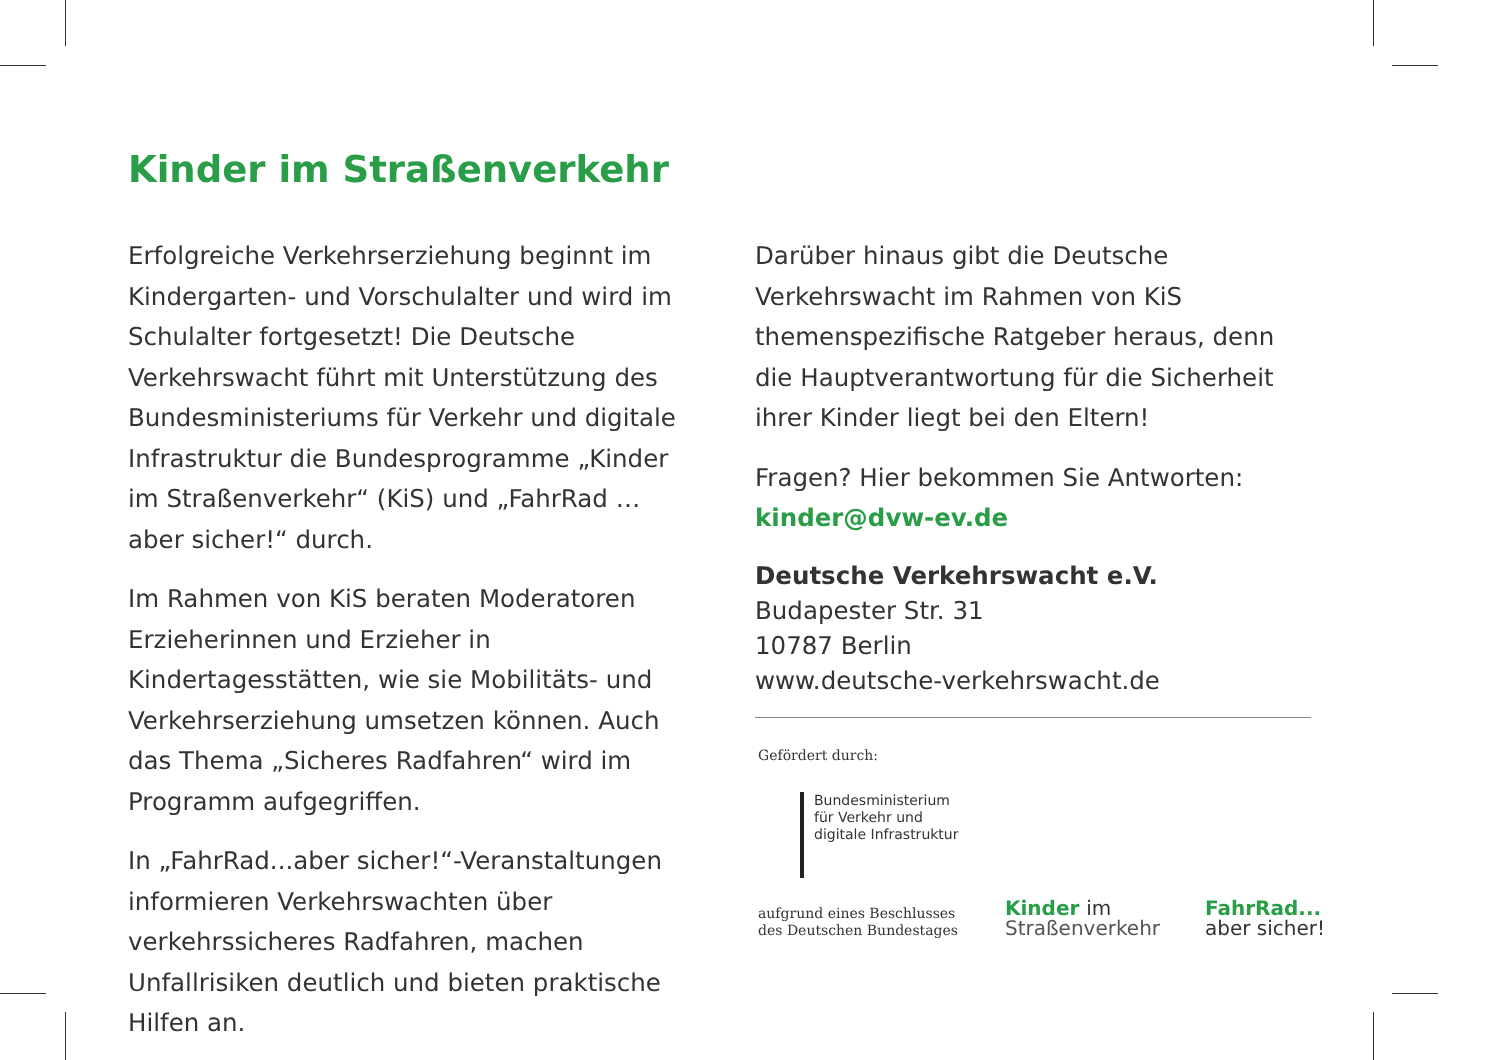Kinder im Straßenverkehr
Erfolgreiche Verkehrserziehung beginnt im Kindergarten- und Vorschulalter und wird im Schulalter fortgesetzt! Die Deutsche Verkehrswacht führt mit Unterstützung des Bundesministeriums für Verkehr und digitale Infrastruktur die Bundesprogramme „Kinder im Straßenverkehr“ (KiS) und „FahrRad … aber sicher!“ durch.
Im Rahmen von KiS beraten Moderatoren Erzieherinnen und Erzieher in Kindertagesstätten, wie sie Mobilitäts- und Verkehrserziehung umsetzen können. Auch das Thema „Sicheres Radfahren“ wird im Programm aufgegriffen.
In „FahrRad...aber sicher!“-Veranstaltungen informieren Verkehrswachten über verkehrssicheres Radfahren, machen Unfallrisiken deutlich und bieten praktische Hilfen an.
Darüber hinaus gibt die Deutsche Verkehrswacht im Rahmen von KiS themenspezifische Ratgeber heraus, denn die Hauptverantwortung für die Sicherheit ihrer Kinder liegt bei den Eltern!
Fragen? Hier bekommen Sie Antworten:
kinder@dvw-ev.de
Deutsche Verkehrswacht e.V.
Budapester Str. 31
10787 Berlin
www.deutsche-verkehrswacht.de
Gefördert durch:
Bundesministerium
für Verkehr und
digitale Infrastruktur
aufgrund eines Beschlusses
des Deutschen Bundestages
Kinder im
Straßenverkehr
FahrRad...
aber sicher!